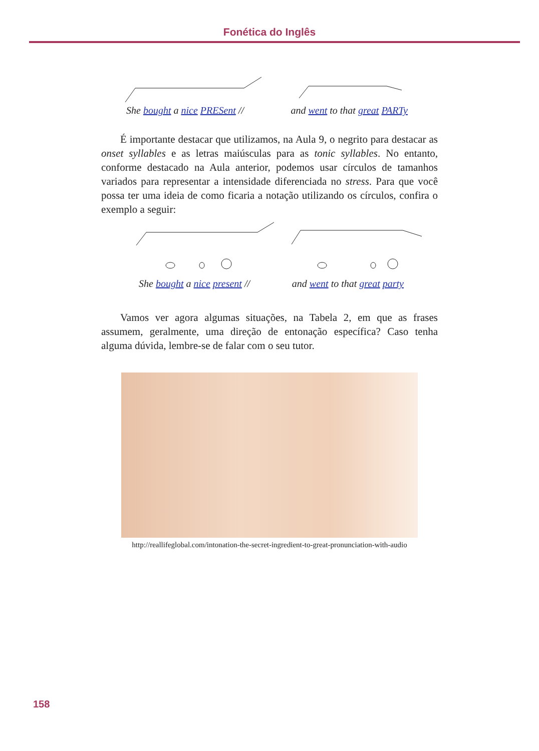Fonética do Inglês
She bought a nice PRESent // and went to that great PARTy
É importante destacar que utilizamos, na Aula 9, o negrito para destacar as onset syllables e as letras maiúsculas para as tonic syllables. No entanto, conforme destacado na Aula anterior, podemos usar círculos de tamanhos variados para representar a intensidade diferenciada no stress. Para que você possa ter uma ideia de como ficaria a notação utilizando os círculos, confira o exemplo a seguir:
She bought a nice present // and went to that great party
Vamos ver agora algumas situações, na Tabela 2, em que as frases assumem, geralmente, uma direção de entonação específica? Caso tenha alguma dúvida, lembre-se de falar com o seu tutor.
http://reallifeglobal.com/intonation-the-secret-ingredient-to-great-pronunciation-with-audio
158